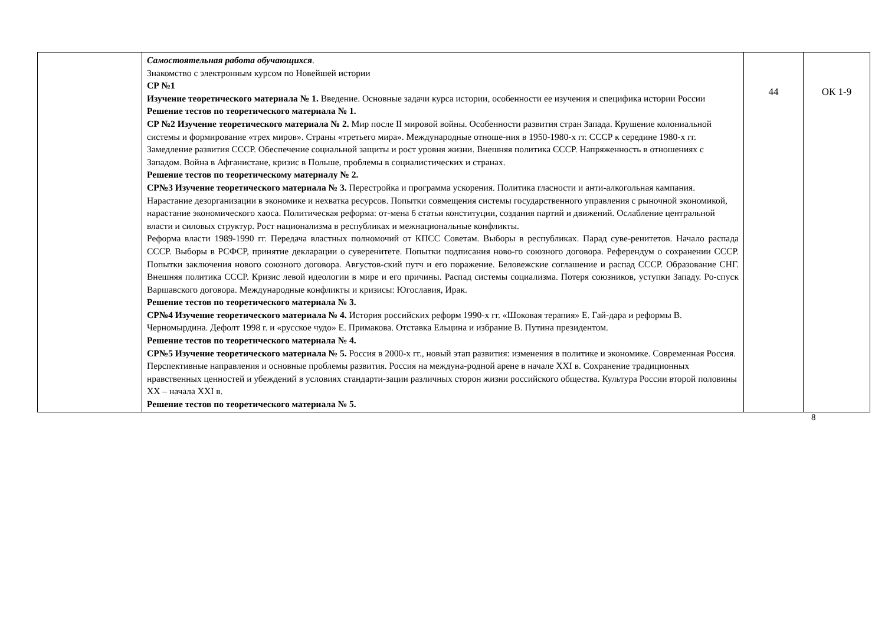| | Самостоятельная работа обучающихся . Знакомство с электронным курсом по Новейшей истории СР №1 Изучение теоретического материала № 1. Введение. Основные задачи курса истории, особенности ее изучения и специфика истории России Решение тестов по теоретического материала № 1. СР №2 Изучение теоретического материала № 2. Мир после II мировой войны. Особенности развития стран Запада. Крушение колониальной системы и формирование «трех миров». Страны «третьего мира». Международные отноше-ния в 1950-1980-х гг. СССР к середине 1980-х гг. Замедление развития СССР. Обеспечение социальной защиты и рост уровня жизни. Внешняя политика СССР. Напряженность в отношениях с Западом. Война в Афганистане, кризис в Польше, проблемы в социалистических и странах. Решение тестов по теоретическому материалу № 2. СР№3 Изучение теоретического материала № 3. Перестройка и программа ускорения. Политика гласности и анти-алкогольная кампания. Нарастание дезорганизации в экономике и нехватка ресурсов. Попытки совмещения системы государственного управления с рыночной экономикой, нарастание экономического хаоса. Политическая реформа: от-мена 6 статьи конституции, создания партий и движений. Ослабление центральной власти и силовых структур. Рост национализма в республиках и межнациональные конфликты. Реформа власти 1989-1990 гг. Передача властных полномочий от КПСС Советам. Выборы в республиках. Парад суве-ренитетов. Начало распада СССР. Выборы в РСФСР, принятие декларации о суверенитете. Попытки подписания ново-го союзного договора. Референдум о сохранении СССР. Попытки заключения нового союзного договора. Августов-ский путч и его поражение. Беловежские соглашение и распад СССР. Образование СНГ. Внешняя политика СССР. Кризис левой идеологии в мире и его причины. Распад системы социализма. Потеря союзников, уступки Западу. Ро-спуск Варшавского договора. Международные конфликты и кризисы: Югославия, Ирак. Решение тестов по теоретического материала № 3. СР№4 Изучение теоретического материала № 4. История российских реформ 1990-х гг. «Шоковая терапия» Е. Гай-дара и реформы В. Черномырдина. Дефолт 1998 г. и «русское чудо» Е. Примакова. Отставка Ельцина и избрание В. Путина президентом. Решение тестов по теоретического материала № 4. СР№5 Изучение теоретического материала № 5. Россия в 2000-х гг., новый этап развития: изменения в политике и экономике. Современная Россия. Перспективные направления и основные проблемы развития. Россия на междуна-родной арене в начале XXI в. Сохранение традиционных нравственных ценностей и убеждений в условиях стандарти-зации различных сторон жизни российского общества. Культура России второй половины XX – начала XXI в. Решение тестов по теоретического материала № 5. | 44 | ОК 1-9 |
8